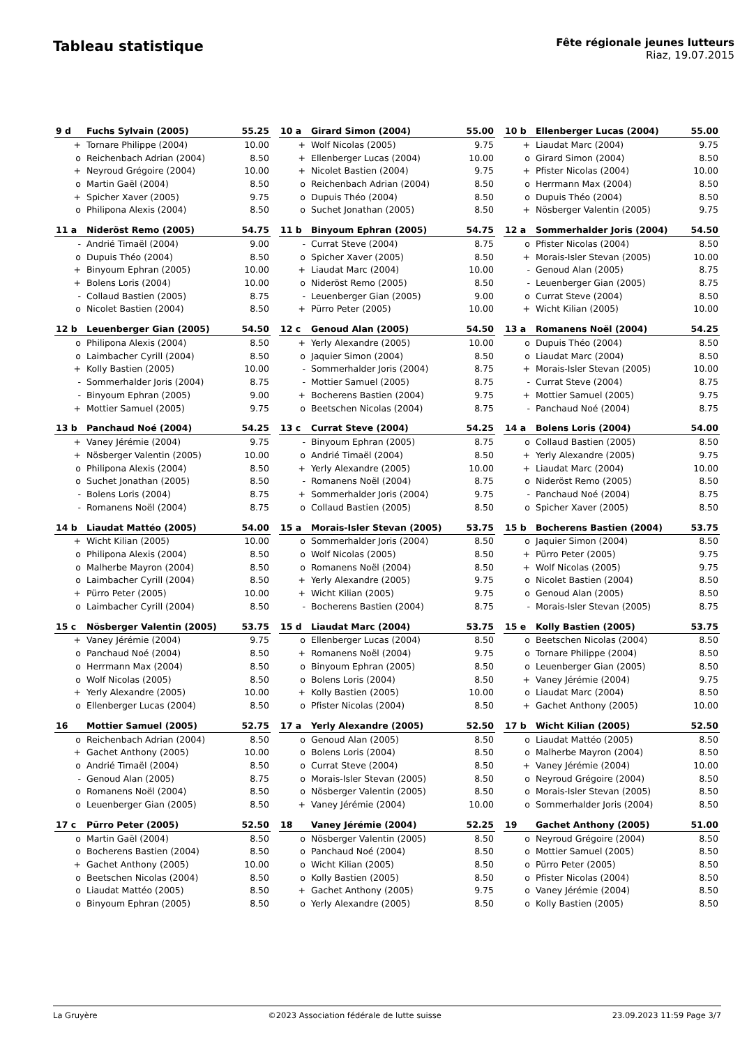Tableau statistique
Fête régionale jeunes lutteurs
Riaz, 19.07.2015
| 9 d | Fuchs Sylvain (2005) | 55.25 |
| --- | --- | --- |
| + | Tornare Philippe (2004) | 10.00 |
| o | Reichenbach Adrian (2004) | 8.50 |
| + | Neyroud Grégoire (2004) | 10.00 |
| o | Martin Gaël (2004) | 8.50 |
| + | Spicher Xaver (2005) | 9.75 |
| o | Philipona Alexis (2004) | 8.50 |
| 10 a | Girard Simon (2004) | 55.00 |
| --- | --- | --- |
| + | Wolf Nicolas (2005) | 9.75 |
| + | Ellenberger Lucas (2004) | 10.00 |
| + | Nicolet Bastien (2004) | 9.75 |
| o | Reichenbach Adrian (2004) | 8.50 |
| o | Dupuis Théo (2004) | 8.50 |
| o | Suchet Jonathan (2005) | 8.50 |
| 10 b | Ellenberger Lucas (2004) | 55.00 |
| --- | --- | --- |
| + | Liaudat Marc (2004) | 9.75 |
| o | Girard Simon (2004) | 8.50 |
| + | Pfister Nicolas (2004) | 10.00 |
| o | Herrmann Max (2004) | 8.50 |
| o | Dupuis Théo (2004) | 8.50 |
| + | Nösberger Valentin (2005) | 9.75 |
| 11 a | Nideröst Remo (2005) | 54.75 |
| --- | --- | --- |
| - | Andrié Timaël (2004) | 9.00 |
| o | Dupuis Théo (2004) | 8.50 |
| + | Binyoum Ephran (2005) | 10.00 |
| + | Bolens Loris (2004) | 10.00 |
| - | Collaud Bastien (2005) | 8.75 |
| o | Nicolet Bastien (2004) | 8.50 |
| 11 b | Binyoum Ephran (2005) | 54.75 |
| --- | --- | --- |
| - | Currat Steve (2004) | 8.75 |
| o | Spicher Xaver (2005) | 8.50 |
| + | Liaudat Marc (2004) | 10.00 |
| o | Nideröst Remo (2005) | 8.50 |
| - | Leuenberger Gian (2005) | 9.00 |
| + | Pürro Peter (2005) | 10.00 |
| 12 a | Sommerhalder Joris (2004) | 54.50 |
| --- | --- | --- |
| o | Pfister Nicolas (2004) | 8.50 |
| + | Morais-Isler Stevan (2005) | 10.00 |
| - | Genoud Alan (2005) | 8.75 |
| - | Leuenberger Gian (2005) | 8.75 |
| o | Currat Steve (2004) | 8.50 |
| + | Wicht Kilian (2005) | 10.00 |
| 12 b | Leuenberger Gian (2005) | 54.50 |
| --- | --- | --- |
| o | Philipona Alexis (2004) | 8.50 |
| o | Laimbacher Cyrill (2004) | 8.50 |
| + | Kolly Bastien (2005) | 10.00 |
| - | Sommerhalder Joris (2004) | 8.75 |
| - | Binyoum Ephran (2005) | 9.00 |
| + | Mottier Samuel (2005) | 9.75 |
| 12 c | Genoud Alan (2005) | 54.50 |
| --- | --- | --- |
| + | Yerly Alexandre (2005) | 10.00 |
| o | Jaquier Simon (2004) | 8.50 |
| - | Sommerhalder Joris (2004) | 8.75 |
| - | Mottier Samuel (2005) | 8.75 |
| + | Bocherens Bastien (2004) | 9.75 |
| o | Beetschen Nicolas (2004) | 8.75 |
| 13 a | Romanens Noël (2004) | 54.25 |
| --- | --- | --- |
| o | Dupuis Théo (2004) | 8.50 |
| o | Liaudat Marc (2004) | 8.50 |
| + | Morais-Isler Stevan (2005) | 10.00 |
| - | Currat Steve (2004) | 8.75 |
| + | Mottier Samuel (2005) | 9.75 |
| - | Panchaud Noé (2004) | 8.75 |
| 13 b | Panchaud Noé (2004) | 54.25 |
| --- | --- | --- |
| + | Vaney Jérémie (2004) | 9.75 |
| + | Nösberger Valentin (2005) | 10.00 |
| o | Philipona Alexis (2004) | 8.50 |
| o | Suchet Jonathan (2005) | 8.50 |
| - | Bolens Loris (2004) | 8.75 |
| - | Romanens Noël (2004) | 8.75 |
| 13 c | Currat Steve (2004) | 54.25 |
| --- | --- | --- |
| - | Binyoum Ephran (2005) | 8.75 |
| o | Andrié Timaël (2004) | 8.50 |
| + | Yerly Alexandre (2005) | 10.00 |
| - | Romanens Noël (2004) | 8.75 |
| + | Sommerhalder Joris (2004) | 9.75 |
| o | Collaud Bastien (2005) | 8.50 |
| 14 a | Bolens Loris (2004) | 54.00 |
| --- | --- | --- |
| o | Collaud Bastien (2005) | 8.50 |
| + | Yerly Alexandre (2005) | 9.75 |
| + | Liaudat Marc (2004) | 10.00 |
| o | Nideröst Remo (2005) | 8.50 |
| - | Panchaud Noé (2004) | 8.75 |
| o | Spicher Xaver (2005) | 8.50 |
| 14 b | Liaudat Mattéo (2005) | 54.00 |
| --- | --- | --- |
| + | Wicht Kilian (2005) | 10.00 |
| o | Philipona Alexis (2004) | 8.50 |
| o | Malherbe Mayron (2004) | 8.50 |
| o | Laimbacher Cyrill (2004) | 8.50 |
| + | Pürro Peter (2005) | 10.00 |
| o | Laimbacher Cyrill (2004) | 8.50 |
| 15 a | Morais-Isler Stevan (2005) | 53.75 |
| --- | --- | --- |
| o | Sommerhalder Joris (2004) | 8.50 |
| o | Wolf Nicolas (2005) | 8.50 |
| o | Romanens Noël (2004) | 8.50 |
| + | Yerly Alexandre (2005) | 9.75 |
| + | Wicht Kilian (2005) | 9.75 |
| - | Bocherens Bastien (2004) | 8.75 |
| 15 b | Bocherens Bastien (2004) | 53.75 |
| --- | --- | --- |
| o | Jaquier Simon (2004) | 8.50 |
| + | Pürro Peter (2005) | 9.75 |
| + | Wolf Nicolas (2005) | 9.75 |
| o | Nicolet Bastien (2004) | 8.50 |
| o | Genoud Alan (2005) | 8.50 |
| - | Morais-Isler Stevan (2005) | 8.75 |
| 15 c | Nösberger Valentin (2005) | 53.75 |
| --- | --- | --- |
| + | Vaney Jérémie (2004) | 9.75 |
| o | Panchaud Noé (2004) | 8.50 |
| o | Herrmann Max (2004) | 8.50 |
| o | Wolf Nicolas (2005) | 8.50 |
| + | Yerly Alexandre (2005) | 10.00 |
| o | Ellenberger Lucas (2004) | 8.50 |
| 15 d | Liaudat Marc (2004) | 53.75 |
| --- | --- | --- |
| o | Ellenberger Lucas (2004) | 8.50 |
| + | Romanens Noël (2004) | 9.75 |
| o | Binyoum Ephran (2005) | 8.50 |
| o | Bolens Loris (2004) | 8.50 |
| + | Kolly Bastien (2005) | 10.00 |
| o | Pfister Nicolas (2004) | 8.50 |
| 15 e | Kolly Bastien (2005) | 53.75 |
| --- | --- | --- |
| o | Beetschen Nicolas (2004) | 8.50 |
| o | Tornare Philippe (2004) | 8.50 |
| o | Leuenberger Gian (2005) | 8.50 |
| + | Vaney Jérémie (2004) | 9.75 |
| o | Liaudat Marc (2004) | 8.50 |
| + | Gachet Anthony (2005) | 10.00 |
| 16 | Mottier Samuel (2005) | 52.75 |
| --- | --- | --- |
| o | Reichenbach Adrian (2004) | 8.50 |
| + | Gachet Anthony (2005) | 10.00 |
| o | Andrié Timaël (2004) | 8.50 |
| - | Genoud Alan (2005) | 8.75 |
| o | Romanens Noël (2004) | 8.50 |
| o | Leuenberger Gian (2005) | 8.50 |
| 17 a | Yerly Alexandre (2005) | 52.50 |
| --- | --- | --- |
| o | Genoud Alan (2005) | 8.50 |
| o | Bolens Loris (2004) | 8.50 |
| o | Currat Steve (2004) | 8.50 |
| o | Morais-Isler Stevan (2005) | 8.50 |
| o | Nösberger Valentin (2005) | 8.50 |
| + | Vaney Jérémie (2004) | 10.00 |
| 17 b | Wicht Kilian (2005) | 52.50 |
| --- | --- | --- |
| o | Liaudat Mattéo (2005) | 8.50 |
| o | Malherbe Mayron (2004) | 8.50 |
| + | Vaney Jérémie (2004) | 10.00 |
| o | Neyroud Grégoire (2004) | 8.50 |
| o | Morais-Isler Stevan (2005) | 8.50 |
| o | Sommerhalder Joris (2004) | 8.50 |
| 17 c | Pürro Peter (2005) | 52.50 |
| --- | --- | --- |
| o | Martin Gaël (2004) | 8.50 |
| o | Bocherens Bastien (2004) | 8.50 |
| + | Gachet Anthony (2005) | 10.00 |
| o | Beetschen Nicolas (2004) | 8.50 |
| o | Liaudat Mattéo (2005) | 8.50 |
| o | Binyoum Ephran (2005) | 8.50 |
| 18 | Vaney Jérémie (2004) | 52.25 |
| --- | --- | --- |
| o | Nösberger Valentin (2005) | 8.50 |
| o | Panchaud Noé (2004) | 8.50 |
| o | Wicht Kilian (2005) | 8.50 |
| o | Kolly Bastien (2005) | 8.50 |
| + | Gachet Anthony (2005) | 9.75 |
| o | Yerly Alexandre (2005) | 8.50 |
| 19 | Gachet Anthony (2005) | 51.00 |
| --- | --- | --- |
| o | Neyroud Grégoire (2004) | 8.50 |
| o | Mottier Samuel (2005) | 8.50 |
| o | Pürro Peter (2005) | 8.50 |
| o | Pfister Nicolas (2004) | 8.50 |
| o | Vaney Jérémie (2004) | 8.50 |
| o | Kolly Bastien (2005) | 8.50 |
La Gruyère ©2023 Association fédérale de lutte suisse 23.09.2023 11:59 Page 3/7